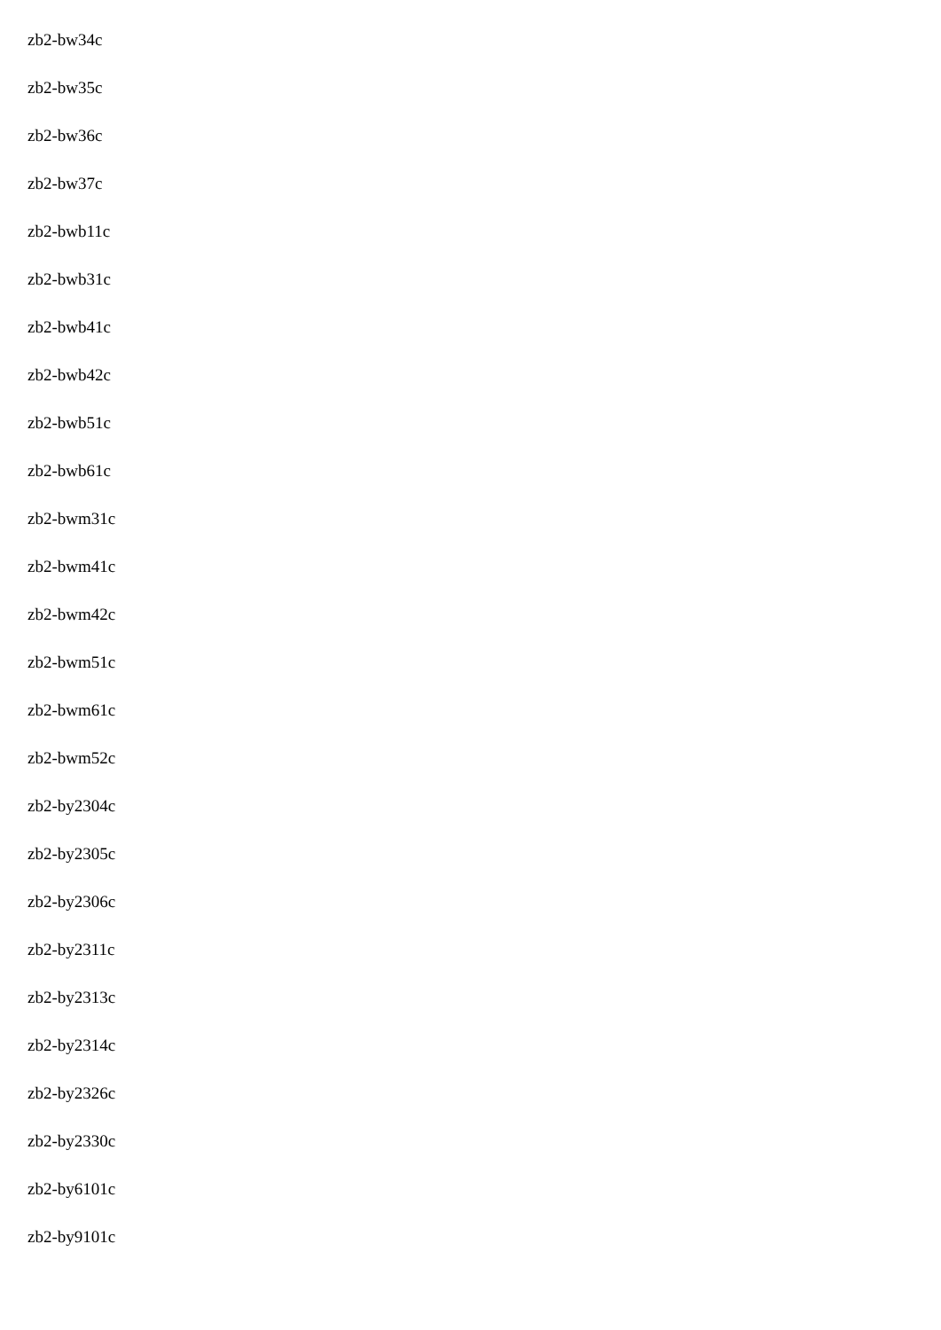zb2-bw34c
zb2-bw35c
zb2-bw36c
zb2-bw37c
zb2-bwb11c
zb2-bwb31c
zb2-bwb41c
zb2-bwb42c
zb2-bwb51c
zb2-bwb61c
zb2-bwm31c
zb2-bwm41c
zb2-bwm42c
zb2-bwm51c
zb2-bwm61c
zb2-bwm52c
zb2-by2304c
zb2-by2305c
zb2-by2306c
zb2-by2311c
zb2-by2313c
zb2-by2314c
zb2-by2326c
zb2-by2330c
zb2-by6101c
zb2-by9101c